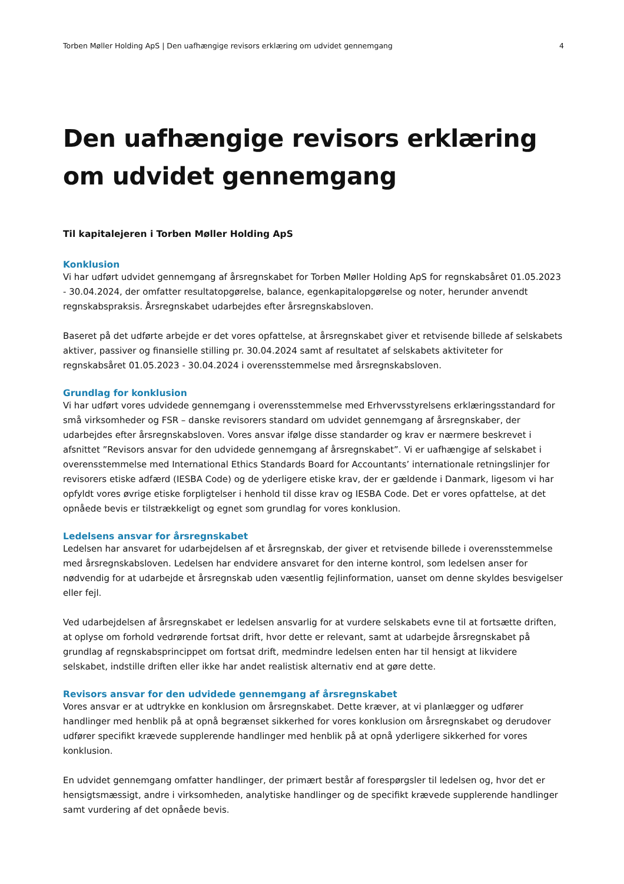Torben Møller Holding ApS | Den uafhængige revisors erklæring om udvidet gennemgang 4
Den uafhængige revisors erklæring om udvidet gennemgang
Til kapitalejeren i Torben Møller Holding ApS
Konklusion
Vi har udført udvidet gennemgang af årsregnskabet for Torben Møller Holding ApS for regnskabsåret 01.05.2023 - 30.04.2024, der omfatter resultatopgørelse, balance, egenkapitalopgørelse og noter, herunder anvendt regnskabspraksis. Årsregnskabet udarbejdes efter årsregnskabsloven.
Baseret på det udførte arbejde er det vores opfattelse, at årsregnskabet giver et retvisende billede af selskabets aktiver, passiver og finansielle stilling pr. 30.04.2024 samt af resultatet af selskabets aktiviteter for regnskabsåret 01.05.2023 - 30.04.2024 i overensstemmelse med årsregnskabsloven.
Grundlag for konklusion
Vi har udført vores udvidede gennemgang i overensstemmelse med Erhvervsstyrelsens erklæringsstandard for små virksomheder og FSR – danske revisorers standard om udvidet gennemgang af årsregnskaber, der udarbejdes efter årsregnskabsloven. Vores ansvar ifølge disse standarder og krav er nærmere beskrevet i afsnittet ”Revisors ansvar for den udvidede gennemgang af årsregnskabet”. Vi er uafhængige af selskabet i overensstemmelse med International Ethics Standards Board for Accountants’ internationale retningslinjer for revisorers etiske adfærd (IESBA Code) og de yderligere etiske krav, der er gældende i Danmark, ligesom vi har opfyldt vores øvrige etiske forpligtelser i henhold til disse krav og IESBA Code. Det er vores opfattelse, at det opnåede bevis er tilstrækkeligt og egnet som grundlag for vores konklusion.
Ledelsens ansvar for årsregnskabet
Ledelsen har ansvaret for udarbejdelsen af et årsregnskab, der giver et retvisende billede i overensstemmelse med årsregnskabsloven. Ledelsen har endvidere ansvaret for den interne kontrol, som ledelsen anser for nødvendig for at udarbejde et årsregnskab uden væsentlig fejlinformation, uanset om denne skyldes besvigelser eller fejl.
Ved udarbejdelsen af årsregnskabet er ledelsen ansvarlig for at vurdere selskabets evne til at fortsætte driften, at oplyse om forhold vedrørende fortsat drift, hvor dette er relevant, samt at udarbejde årsregnskabet på grundlag af regnskabsprincippet om fortsat drift, medmindre ledelsen enten har til hensigt at likvidere selskabet, indstille driften eller ikke har andet realistisk alternativ end at gøre dette.
Revisors ansvar for den udvidede gennemgang af årsregnskabet
Vores ansvar er at udtrykke en konklusion om årsregnskabet. Dette kræver, at vi planlægger og udfører handlinger med henblik på at opnå begrænset sikkerhed for vores konklusion om årsregnskabet og derudover udfører specifikt krævede supplerende handlinger med henblik på at opnå yderligere sikkerhed for vores konklusion.
En udvidet gennemgang omfatter handlinger, der primært består af forespørgsler til ledelsen og, hvor det er hensigtsmæssigt, andre i virksomheden, analytiske handlinger og de specifikt krævede supplerende handlinger samt vurdering af det opnåede bevis.